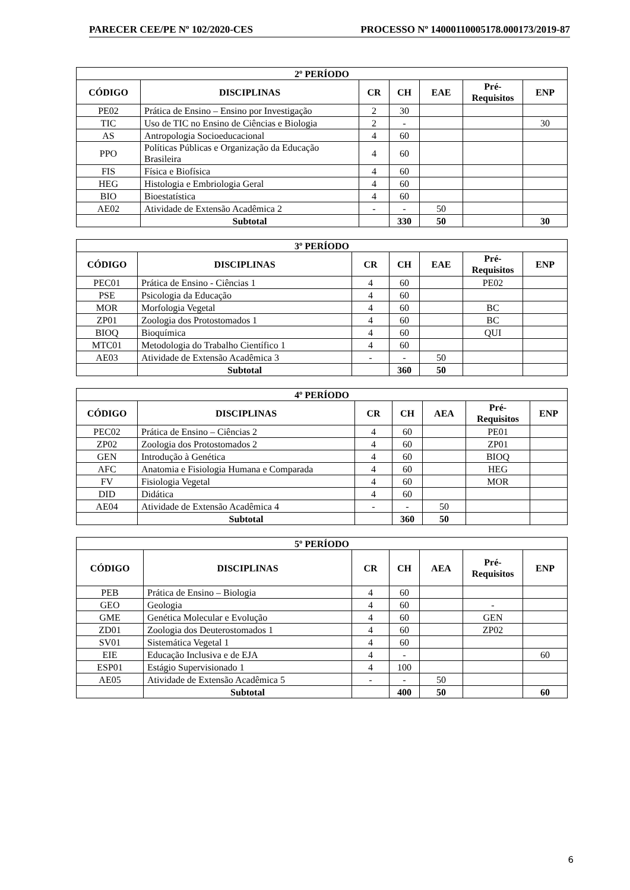PARECER CEE/PE Nº 102/2020-CES PROCESSO Nº 14000110005178.000173/2019-87
| 2º PERÍODO | | | | | | |
| --- | --- | --- | --- | --- | --- | --- |
| CÓDIGO | DISCIPLINAS | CR | CH | EAE | Pré- Requisitos | ENP |
| PE02 | Prática de Ensino – Ensino por Investigação | 2 | 30 | | | |
| TIC | Uso de TIC no Ensino de Ciências e Biologia | 2 | - | | | 30 |
| AS | Antropologia Socioeducacional | 4 | 60 | | | |
| PPO | Políticas Públicas e Organização da Educação Brasileira | 4 | 60 | | | |
| FIS | Física e Biofísica | 4 | 60 | | | |
| HEG | Histologia e Embriologia Geral | 4 | 60 | | | |
| BIO | Bioestatística | 4 | 60 | | | |
| AE02 | Atividade de Extensão Acadêmica 2 | - | - | 50 | | |
| | Subtotal | | 330 | 50 | | 30 |
| 3º PERÍODO | | | | | | |
| --- | --- | --- | --- | --- | --- | --- |
| CÓDIGO | DISCIPLINAS | CR | CH | EAE | Pré- Requisitos | ENP |
| PEC01 | Prática de Ensino - Ciências 1 | 4 | 60 | | PE02 | |
| PSE | Psicologia da Educação | 4 | 60 | | | |
| MOR | Morfologia Vegetal | 4 | 60 | | BC | |
| ZP01 | Zoologia dos Protostomados 1 | 4 | 60 | | BC | |
| BIOQ | Bioquímica | 4 | 60 | | QUI | |
| MTC01 | Metodologia do Trabalho Científico 1 | 4 | 60 | | | |
| AE03 | Atividade de Extensão Acadêmica 3 | - | - | 50 | | |
| | Subtotal | | 360 | 50 | | |
| 4º PERÍODO | | | | | | |
| --- | --- | --- | --- | --- | --- | --- |
| CÓDIGO | DISCIPLINAS | CR | CH | AEA | Pré- Requisitos | ENP |
| PEC02 | Prática de Ensino – Ciências 2 | 4 | 60 | | PE01 | |
| ZP02 | Zoologia dos Protostomados 2 | 4 | 60 | | ZP01 | |
| GEN | Introdução à Genética | 4 | 60 | | BIOQ | |
| AFC | Anatomia e Fisiologia Humana e Comparada | 4 | 60 | | HEG | |
| FV | Fisiologia Vegetal | 4 | 60 | | MOR | |
| DID | Didática | 4 | 60 | | | |
| AE04 | Atividade de Extensão Acadêmica 4 | - | - | 50 | | |
| | Subtotal | | 360 | 50 | | |
| 5º PERÍODO | | | | | | |
| --- | --- | --- | --- | --- | --- | --- |
| CÓDIGO | DISCIPLINAS | CR | CH | AEA | Pré- Requisitos | ENP |
| PEB | Prática de Ensino – Biologia | 4 | 60 | | | |
| GEO | Geologia | 4 | 60 | | - | |
| GME | Genética Molecular e Evolução | 4 | 60 | | GEN | |
| ZD01 | Zoologia dos Deuterostomados 1 | 4 | 60 | | ZP02 | |
| SV01 | Sistemática Vegetal 1 | 4 | 60 | | | |
| EIE | Educação Inclusiva e de EJA | 4 | - | | | 60 |
| ESP01 | Estágio Supervisionado 1 | 4 | 100 | | | |
| AE05 | Atividade de Extensão Acadêmica 5 | - | - | 50 | | |
| | Subtotal | | 400 | 50 | | 60 |
6